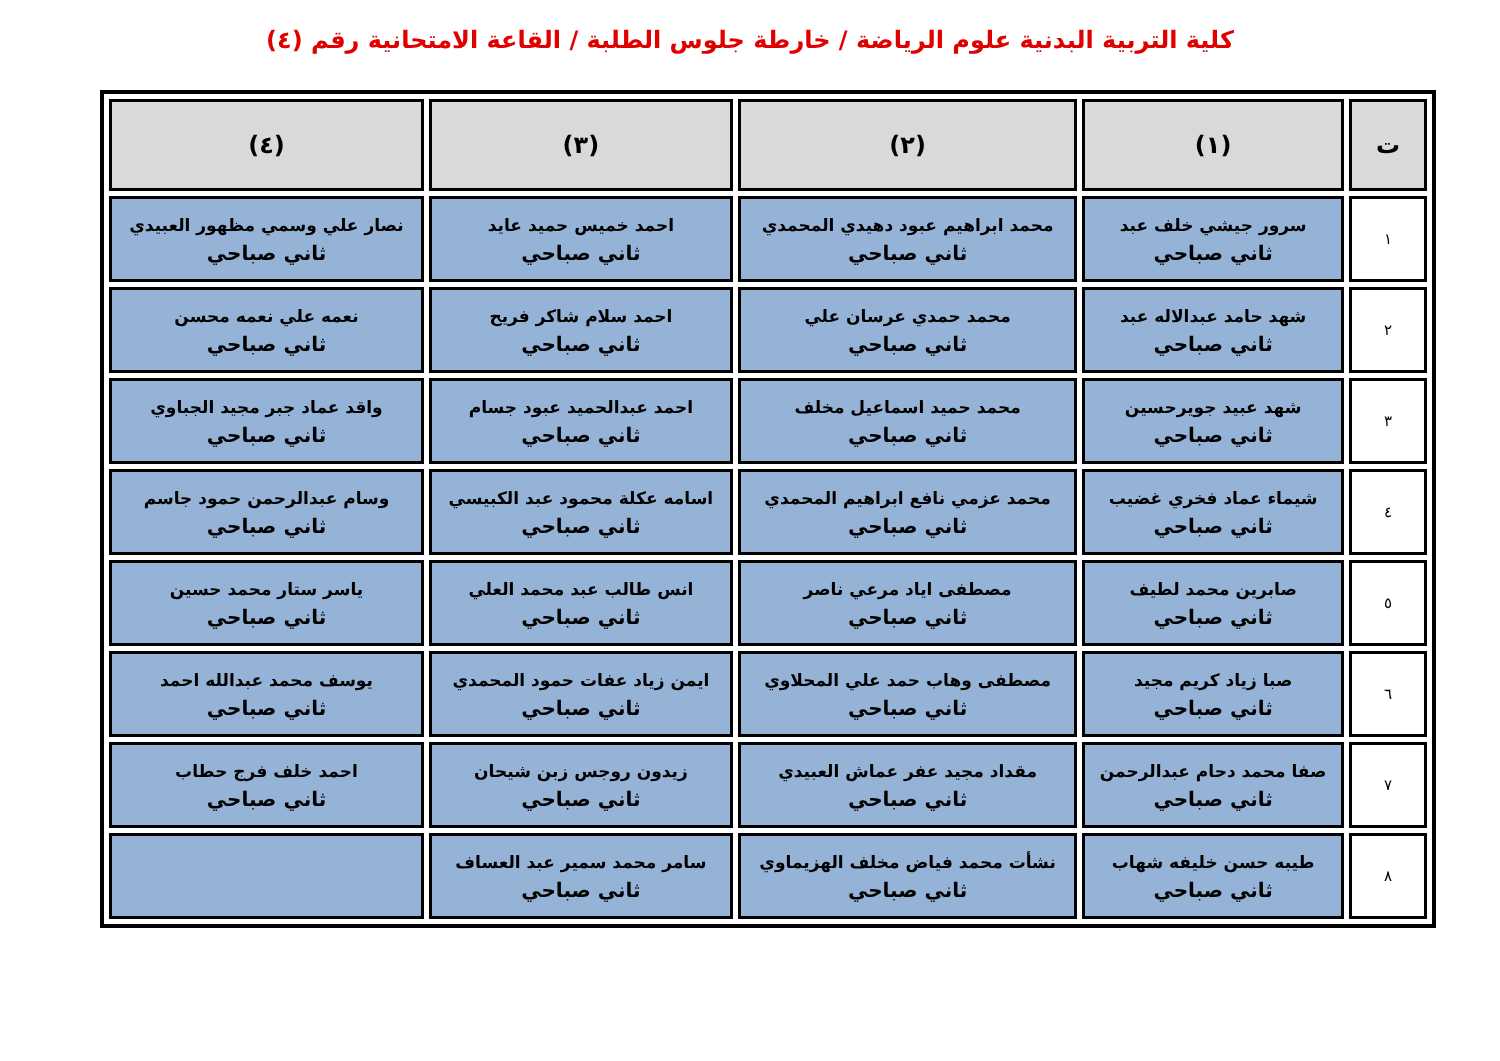كلية التربية البدنية علوم الرياضة / خارطة جلوس الطلبة / القاعة الامتحانية رقم (٤)
| ت | (١) | (٢) | (٣) | (٤) |
| --- | --- | --- | --- | --- |
| ١ | سرور جيشي خلف عبد ثاني صباحي | محمد ابراهيم عبود دهيدي المحمدي ثاني صباحي | احمد خميس حميد عايد ثاني صباحي | نصار علي وسمي مظهور العبيدي ثاني صباحي |
| ٢ | شهد حامد عبدالاله عبد ثاني صباحي | محمد حمدي عرسان علي ثاني صباحي | احمد سلام شاكر فريح ثاني صباحي | نعمه علي نعمه محسن ثاني صباحي |
| ٣ | شهد عبيد جويرحسين ثاني صباحي | محمد حميد اسماعيل مخلف ثاني صباحي | احمد عبدالحميد عبود جسام ثاني صباحي | واقد عماد جبر مجيد الجباوي ثاني صباحي |
| ٤ | شيماء عماد فخري غضيب ثاني صباحي | محمد عزمي نافع ابراهيم المحمدي ثاني صباحي | اسامه عكلة محمود عبد الكبيسي ثاني صباحي | وسام عبدالرحمن حمود جاسم ثاني صباحي |
| ٥ | صابرين محمد لطيف ثاني صباحي | مصطفى اياد مرعي ناصر ثاني صباحي | انس طالب عبد محمد العلي ثاني صباحي | ياسر ستار محمد حسين ثاني صباحي |
| ٦ | صبا زياد كريم مجيد ثاني صباحي | مصطفى وهاب حمد علي المحلاوي ثاني صباحي | ايمن زياد عفات حمود المحمدي ثاني صباحي | يوسف محمد عبدالله احمد ثاني صباحي |
| ٧ | صفا محمد دحام عبدالرحمن ثاني صباحي | مقداد مجيد عفر عماش العبيدي ثاني صباحي | زيدون روجس زبن شيحان ثاني صباحي | احمد خلف فرج حطاب ثاني صباحي |
| ٨ | طيبه حسن خليفه شهاب ثاني صباحي | نشأت محمد فياض مخلف الهزيماوي ثاني صباحي | سامر محمد سمير عبد العساف ثاني صباحي | |